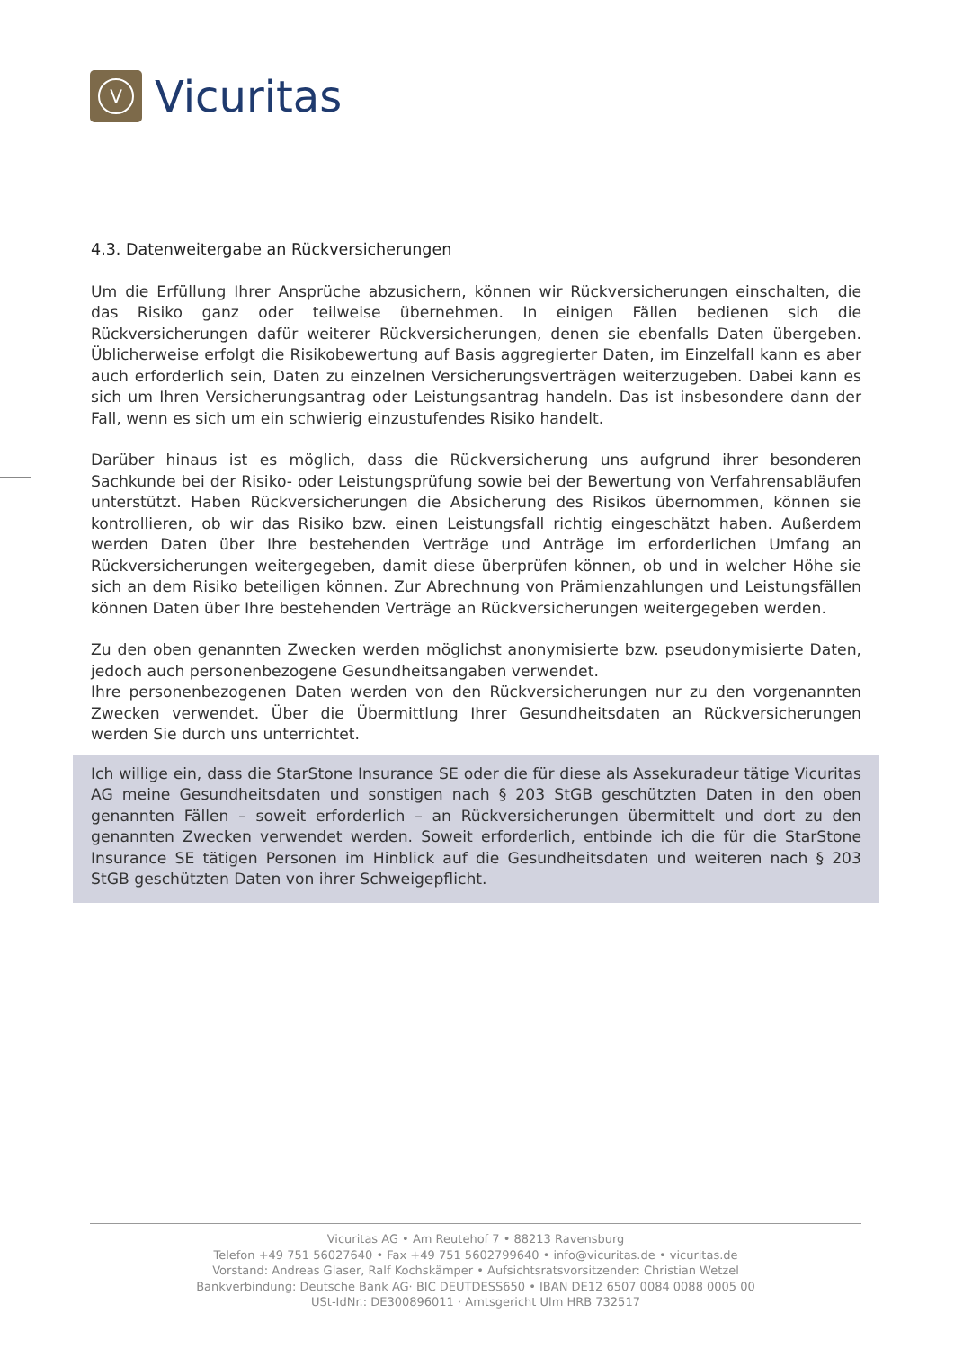V
Vicuritas
4.3. Datenweitergabe an Rückversicherungen
Um die Erfüllung Ihrer Ansprüche abzusichern, können wir Rückversicherungen einschalten, die das Risiko ganz oder teilweise übernehmen. In einigen Fällen bedienen sich die Rückversicherungen dafür weiterer Rückversicherungen, denen sie ebenfalls Daten übergeben. Üblicherweise erfolgt die Risikobewertung auf Basis aggregierter Daten, im Einzelfall kann es aber auch erforderlich sein, Daten zu einzelnen Versicherungsverträgen weiterzugeben. Dabei kann es sich um Ihren Versicherungsantrag oder Leistungsantrag handeln. Das ist insbesondere dann der Fall, wenn es sich um ein schwierig einzustufendes Risiko handelt.
Darüber hinaus ist es möglich, dass die Rückversicherung uns aufgrund ihrer besonderen Sachkunde bei der Risiko- oder Leistungsprüfung sowie bei der Bewertung von Verfahrensabläufen unterstützt. Haben Rückversicherungen die Absicherung des Risikos übernommen, können sie kontrollieren, ob wir das Risiko bzw. einen Leistungsfall richtig eingeschätzt haben. Außerdem werden Daten über Ihre bestehenden Verträge und Anträge im erforderlichen Umfang an Rückversicherungen weitergegeben, damit diese überprüfen können, ob und in welcher Höhe sie sich an dem Risiko beteiligen können. Zur Abrechnung von Prämienzahlungen und Leistungsfällen können Daten über Ihre bestehenden Verträge an Rückversicherungen weitergegeben werden.
Zu den oben genannten Zwecken werden möglichst anonymisierte bzw. pseudonymisierte Daten, jedoch auch personenbezogene Gesundheitsangaben verwendet.
Ihre personenbezogenen Daten werden von den Rückversicherungen nur zu den vorgenannten Zwecken verwendet. Über die Übermittlung Ihrer Gesundheitsdaten an Rückversicherungen werden Sie durch uns unterrichtet.
Ich willige ein, dass die StarStone Insurance SE oder die für diese als Assekuradeur tätige Vicuritas AG meine Gesundheitsdaten und sonstigen nach § 203 StGB geschützten Daten in den oben genannten Fällen – soweit erforderlich – an Rückversicherungen übermittelt und dort zu den genannten Zwecken verwendet werden. Soweit erforderlich, entbinde ich die für die StarStone Insurance SE tätigen Personen im Hinblick auf die Gesundheitsdaten und weiteren nach § 203 StGB geschützten Daten von ihrer Schweigepflicht.
Vicuritas AG • Am Reutehof 7 • 88213 Ravensburg
Telefon +49 751 56027640 • Fax +49 751 5602799640 • info@vicuritas.de • vicuritas.de
Vorstand: Andreas Glaser, Ralf Kochskämper • Aufsichtsratsvorsitzender: Christian Wetzel
Bankverbindung: Deutsche Bank AG· BIC DEUTDESS650 • IBAN DE12 6507 0084 0088 0005 00
USt-IdNr.: DE300896011 · Amtsgericht Ulm HRB 732517